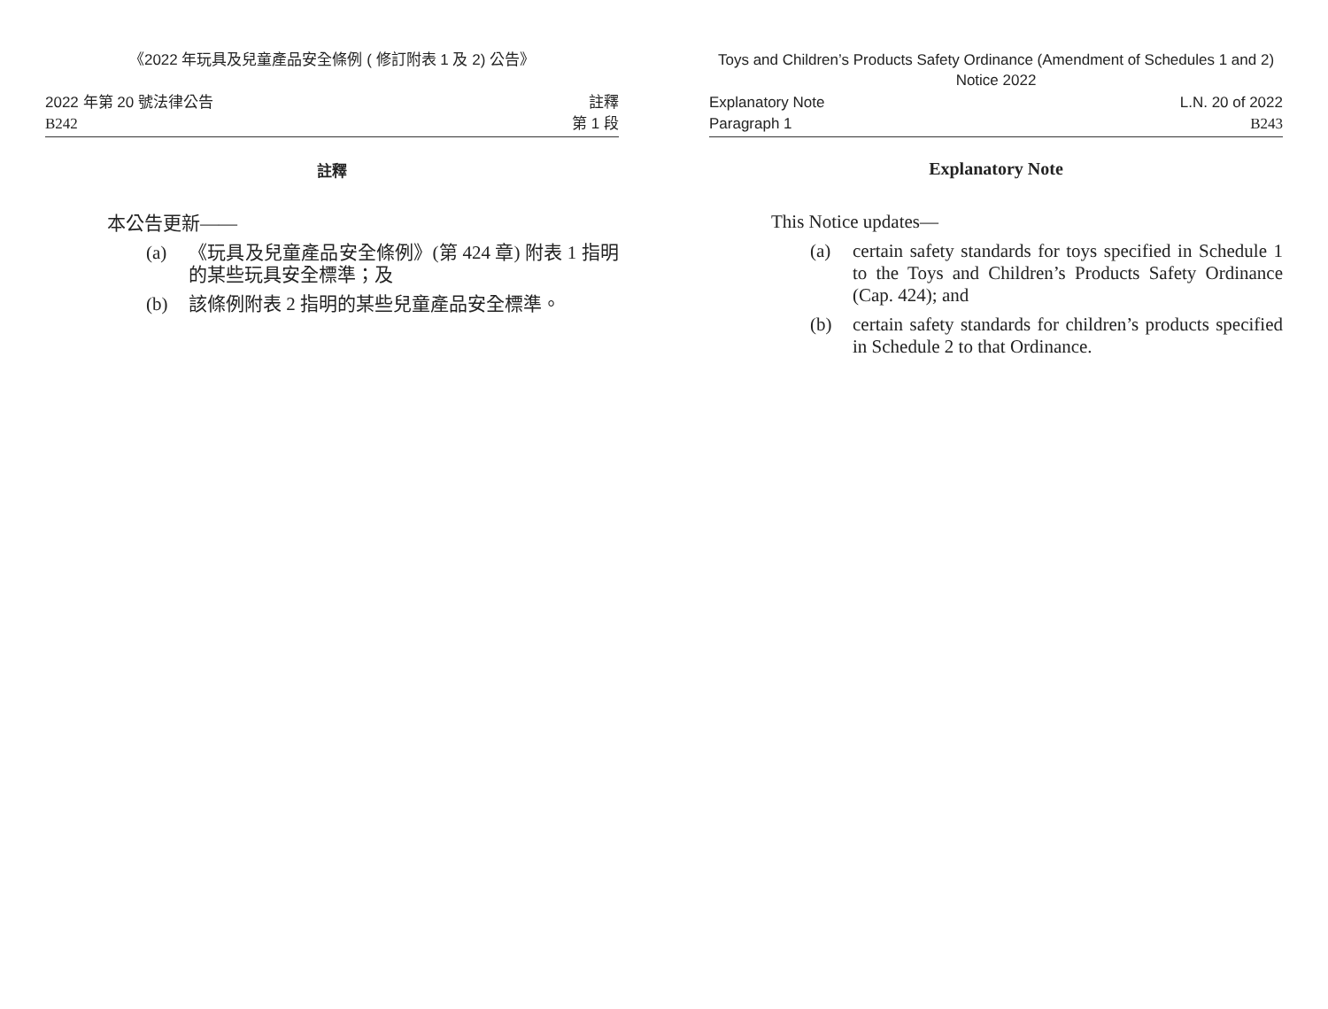《2022 年玩具及兒童產品安全條例 ( 修訂附表 1 及 2) 公告》
2022 年第 20 號法律公告
B242
註釋
第 1 段
註釋
本公告更新——
(a) 《玩具及兒童產品安全條例》(第 424 章) 附表 1 指明的某些玩具安全標準；及
(b) 該條例附表 2 指明的某些兒童產品安全標準。
Toys and Children’s Products Safety Ordinance (Amendment of Schedules 1 and 2) Notice 2022
Explanatory Note
Paragraph 1
L.N. 20 of 2022
B243
Explanatory Note
This Notice updates—
(a) certain safety standards for toys specified in Schedule 1 to the Toys and Children’s Products Safety Ordinance (Cap. 424); and
(b) certain safety standards for children’s products specified in Schedule 2 to that Ordinance.